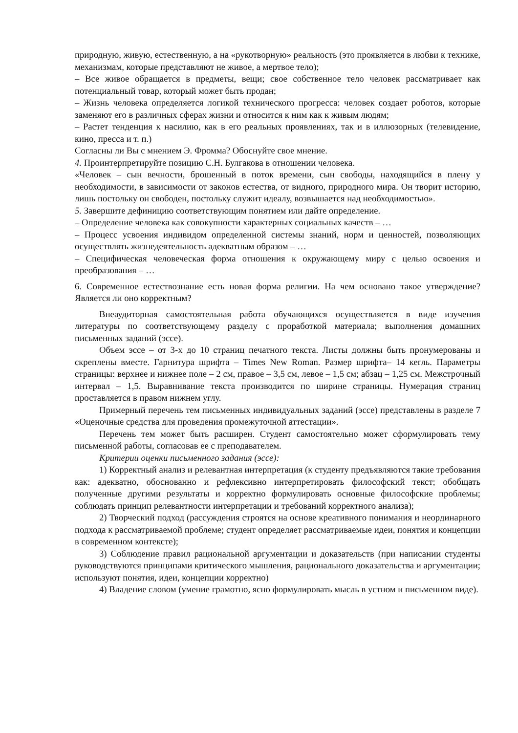природную, живую, естественную, а на «рукотворную» реальность (это проявляется в любви к технике, механизмам, которые представляют не живое, а мертвое тело);
– Все живое обращается в предметы, вещи; свое собственное тело человек рассматривает как потенциальный товар, который может быть продан;
– Жизнь человека определяется логикой технического прогресса: человек создает роботов, которые заменяют его в различных сферах жизни и относится к ним как к живым людям;
– Растет тенденция к насилию, как в его реальных проявлениях, так и в иллюзорных (телевидение, кино, пресса и т. п.)
Согласны ли Вы с мнением Э. Фромма? Обоснуйте свое мнение.
4. Проинтерпретируйте позицию С.Н. Булгакова в отношении человека.
«Человек – сын вечности, брошенный в поток времени, сын свободы, находящийся в плену у необходимости, в зависимости от законов естества, от видного, природного мира. Он творит историю, лишь постольку он свободен, постольку служит идеалу, возвышается над необходимостью».
5. Завершите дефиницию соответствующим понятием или дайте определение.
– Определение человека как совокупности характерных социальных качеств – …
– Процесс усвоения индивидом определенной системы знаний, норм и ценностей, позволяющих осуществлять жизнедеятельность адекватным образом – …
– Специфическая человеческая форма отношения к окружающему миру с целью освоения и преобразования – …
6. Современное естествознание есть новая форма религии. На чем основано такое утверждение? Является ли оно корректным?
Внеаудиторная самостоятельная работа обучающихся осуществляется в виде изучения литературы по соответствующему разделу с проработкой материала; выполнения домашних письменных заданий (эссе).
Объем эссе – от 3-х до 10 страниц печатного текста. Листы должны быть пронумерованы и скреплены вместе. Гарнитура шрифта – Times New Roman. Размер шрифта– 14 кегль. Параметры страницы: верхнее и нижнее поле – 2 см, правое – 3,5 см, левое – 1,5 см; абзац – 1,25 см. Межстрочный интервал – 1,5. Выравнивание текста производится по ширине страницы. Нумерация страниц проставляется в правом нижнем углу.
Примерный перечень тем письменных индивидуальных заданий (эссе) представлены в разделе 7 «Оценочные средства для проведения промежуточной аттестации».
Перечень тем может быть расширен. Студент самостоятельно может сформулировать тему письменной работы, согласовав ее с преподавателем.
Критерии оценки письменного задания (эссе):
1) Корректный анализ и релевантная интерпретация (к студенту предъявляются такие требования как: адекватно, обоснованно и рефлексивно интерпретировать философский текст; обобщать полученные другими результаты и корректно формулировать основные философские проблемы; соблюдать принцип релевантности интерпретации и требований корректного анализа);
2) Творческий подход (рассуждения строятся на основе креативного понимания и неординарного подхода к рассматриваемой проблеме; студент определяет рассматриваемые идеи, понятия и концепции в современном контексте);
3) Соблюдение правил рациональной аргументации и доказательств (при написании студенты руководствуются принципами критического мышления, рационального доказательства и аргументации; используют понятия, идеи, концепции корректно)
4) Владение словом (умение грамотно, ясно формулировать мысль в устном и письменном виде).